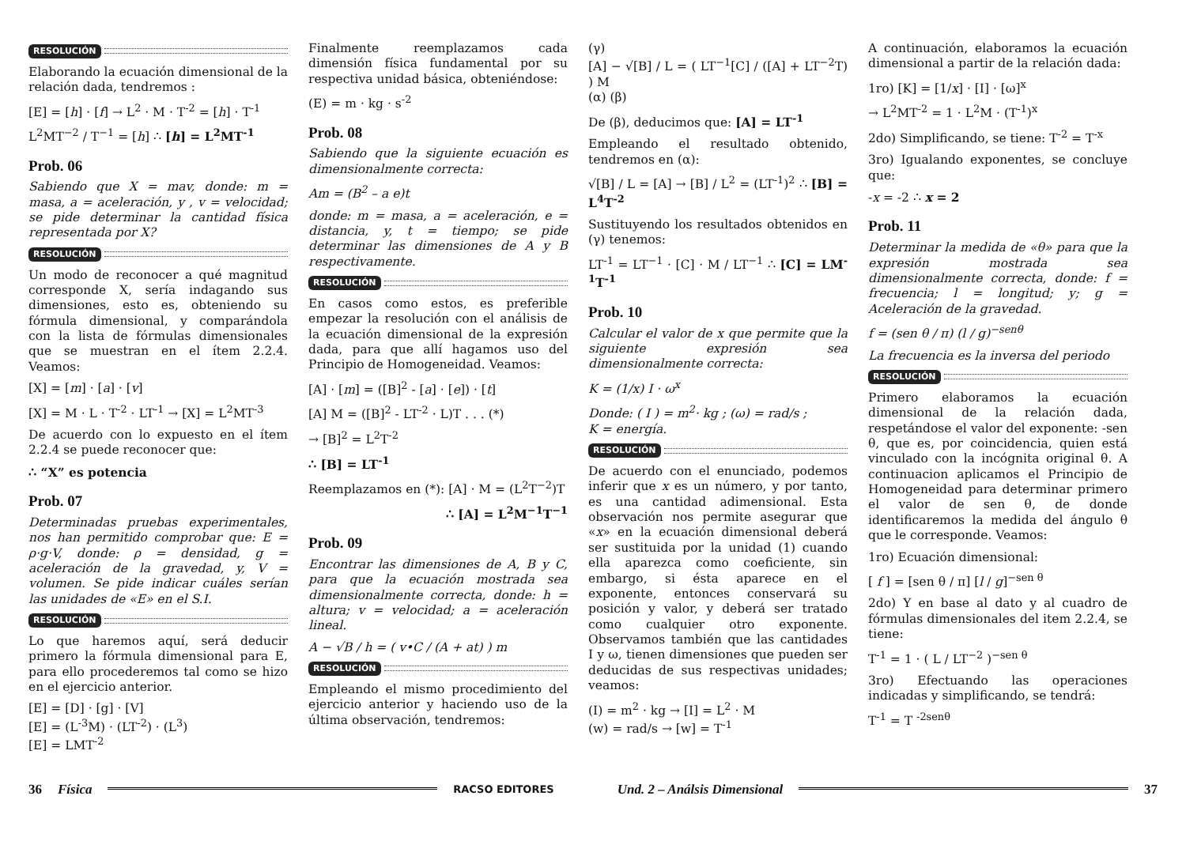RESOLUCIÓN
Elaborando la ecuación dimensional de la relación dada, tendremos :
[E] = [h] · [f] → L<sup>2</sup> · M · T<sup>-2</sup> = [h] · T<sup>-1</sup>
L<sup>2</sup>MT<sup>−2</sup> / T<sup>−1</sup> = [h] ∴ [h] = L<sup>2</sup>MT<sup>-1</sup>
Prob. 06
Sabiendo que X = mav, donde: m = masa, a = aceleración, y , v = velocidad; se pide determinar la cantidad física representada por X?
RESOLUCIÓN
Un modo de reconocer a qué magnitud corresponde X, sería indagando sus dimensiones, esto es, obteniendo su fórmula dimensional, y comparándola con la lista de fórmulas dimensionales que se muestran en el ítem 2.2.4. Veamos:
[X] = [m] · [a] · [v]
[X] = M · L · T<sup>-2</sup> · LT<sup>-1</sup> → [X] = L<sup>2</sup>MT<sup>-3</sup>
De acuerdo con lo expuesto en el ítem 2.2.4 se puede reconocer que:
∴ “X” es potencia
Prob. 07
Determinadas pruebas experimentales, nos han permitido comprobar que: E = ρ·g·V, donde: ρ = densidad, g = aceleración de la gravedad, y, V = volumen. Se pide indicar cuáles serían las unidades de «E» en el S.I.
RESOLUCIÓN
Lo que haremos aquí, será deducir primero la fórmula dimensional para E, para ello procederemos tal como se hizo en el ejercicio anterior.
[E] = [D] · [g] · [V]
[E] = (L<sup>-3</sup>M) · (LT<sup>-2</sup>) · (L<sup>3</sup>)
[E] = LMT<sup>-2</sup>
Finalmente reemplazamos cada dimensión física fundamental por su respectiva unidad básica, obteniéndose:
(E) = m · kg · s<sup>-2</sup>
Prob. 08
Sabiendo que la siguiente ecuación es dimensionalmente correcta:
Am = (B<sup>2</sup> – a e)t
donde: m = masa, a = aceleración, e = distancia, y, t = tiempo; se pide determinar las dimensiones de A y B respectivamente.
RESOLUCIÓN
En casos como estos, es preferible empezar la resolución con el análisis de la ecuación dimensional de la expresión dada, para que allí hagamos uso del Principio de Homogeneidad. Veamos:
[A] · [m] = ([B]<sup>2</sup> - [a] · [e]) · [t]
[A] M = ([B]<sup>2</sup> - LT<sup>-2</sup> · L)T . . . (*)
→ [B]<sup>2</sup> = L<sup>2</sup>T<sup>-2</sup>
∴ [B] = LT<sup>-1</sup>
Reemplazamos en (*): [A] · M = (L<sup>2</sup>T<sup>−2</sup>)T
∴ [A] = L<sup>2</sup>M<sup>−1</sup>T<sup>−1</sup>
Prob. 09
Encontrar las dimensiones de A, B y C, para que la ecuación mostrada sea dimensionalmente correcta, donde: h = altura; v = velocidad; a = aceleración lineal.
A − √B / h = ( v•C / (A + at) ) m
RESOLUCIÓN
Empleando el mismo procedimiento del ejercicio anterior y haciendo uso de la última observación, tendremos:
(γ)
[A] − √[B] / L = ( LT<sup>−1</sup>[C] / ([A] + LT<sup>−2</sup>T) ) M
(α) (β)
De (β), deducimos que: [A] = LT<sup>-1</sup>
Empleando el resultado obtenido, tendremos en (α):
√[B] / L = [A] → [B] / L<sup>2</sup> = (LT<sup>-1</sup>)<sup>2</sup> ∴ [B] = L<sup>4</sup>T<sup>-2</sup>
Sustituyendo los resultados obtenidos en (γ) tenemos:
LT<sup>-1</sup> = LT<sup>−1</sup> · [C] · M / LT<sup>−1</sup> ∴ [C] = LM<sup>-1</sup>T<sup>-1</sup>
Prob. 10
Calcular el valor de x que permite que la siguiente expresión sea dimensionalmente correcta:
K = (1/x) I · ω<sup>x</sup>
Donde: ( I ) = m<sup>2</sup>· kg ; (ω) = rad/s ;
K = energía.
RESOLUCIÓN
De acuerdo con el enunciado, podemos inferir que x es un número, y por tanto, es una cantidad adimensional. Esta observación nos permite asegurar que «x» en la ecuación dimensional deberá ser sustituida por la unidad (1) cuando ella aparezca como coeficiente, sin embargo, si ésta aparece en el exponente, entonces conservará su posición y valor, y deberá ser tratado como cualquier otro exponente. Observamos también que las cantidades I y ω, tienen dimensiones que pueden ser deducidas de sus respectivas unidades; veamos:
(I) = m<sup>2</sup> · kg → [I] = L<sup>2</sup> · M
(w) = rad/s → [w] = T<sup>-1</sup>
A continuación, elaboramos la ecuación dimensional a partir de la relación dada:
1ro) [K] = [1/x] · [I] · [ω]<sup>x</sup>
→ L<sup>2</sup>MT<sup>-2</sup> = 1 · L<sup>2</sup>M · (T<sup>-1</sup>)<sup>x</sup>
2do) Simplificando, se tiene: T<sup>-2</sup> = T<sup>-x</sup>
3ro) Igualando exponentes, se concluye que:
-x = -2 ∴ x = 2
Prob. 11
Determinar la medida de «θ» para que la expresión mostrada sea dimensionalmente correcta, donde: f = frecuencia; l = longitud; y; g = Aceleración de la gravedad.
f = (sen θ / π) (l / g)<sup>−senθ</sup>
La frecuencia es la inversa del periodo
RESOLUCIÓN
Primero elaboramos la ecuación dimensional de la relación dada, respetándose el valor del exponente: -sen θ, que es, por coincidencia, quien está vinculado con la incógnita original θ. A continuacion aplicamos el Principio de Homogeneidad para determinar primero el valor de sen θ, de donde identificaremos la medida del ángulo θ que le corresponde. Veamos:
1ro) Ecuación dimensional:
[ f ] = [sen θ / π] [l / g]<sup>−sen θ</sup>
2do) Y en base al dato y al cuadro de fórmulas dimensionales del item 2.2.4, se tiene:
T<sup>-1</sup> = 1 · ( L / LT<sup>−2</sup> )<sup>−sen θ</sup>
3ro) Efectuando las operaciones indicadas y simplificando, se tendrá:
T<sup>-1</sup> = T <sup>-2senθ</sup>
36 Física RACSO EDITORES Und. 2 – Análsis Dimensional 37